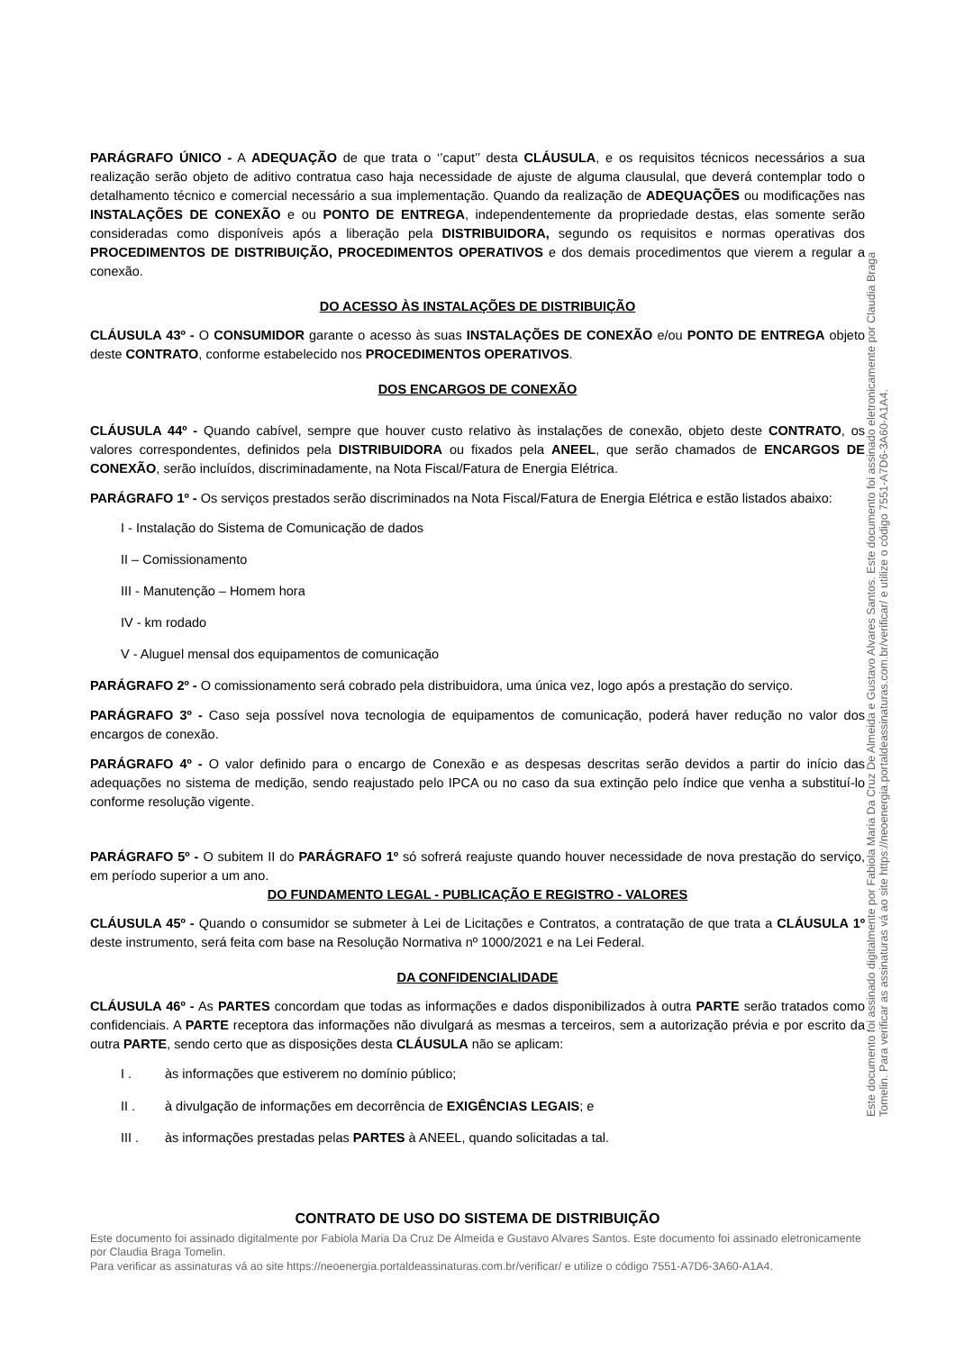PARÁGRAFO ÚNICO - A ADEQUAÇÃO de que trata o ‘’caput’’ desta CLÁUSULA, e os requisitos técnicos necessários a sua realização serão objeto de aditivo contratua caso haja necessidade de ajuste de alguma clausulal, que deverá contemplar todo o detalhamento técnico e comercial necessário a sua implementação. Quando da realização de ADEQUAÇÕES ou modificações nas INSTALAÇÕES DE CONEXÃO e ou PONTO DE ENTREGA, independentemente da propriedade destas, elas somente serão consideradas como disponíveis após a liberação pela DISTRIBUIDORA, segundo os requisitos e normas operativas dos PROCEDIMENTOS DE DISTRIBUIÇÃO, PROCEDIMENTOS OPERATIVOS e dos demais procedimentos que vierem a regular a conexão.
DO ACESSO ÀS INSTALAÇÕES DE DISTRIBUIÇÃO
CLÁUSULA 43º - O CONSUMIDOR garante o acesso às suas INSTALAÇÕES DE CONEXÃO e/ou PONTO DE ENTREGA objeto deste CONTRATO, conforme estabelecido nos PROCEDIMENTOS OPERATIVOS.
DOS ENCARGOS DE CONEXÃO
CLÁUSULA 44º - Quando cabível, sempre que houver custo relativo às instalações de conexão, objeto deste CONTRATO, os valores correspondentes, definidos pela DISTRIBUIDORA ou fixados pela ANEEL, que serão chamados de ENCARGOS DE CONEXÃO, serão incluídos, discriminadamente, na Nota Fiscal/Fatura de Energia Elétrica.
PARÁGRAFO 1º - Os serviços prestados serão discriminados na Nota Fiscal/Fatura de Energia Elétrica e estão listados abaixo:
I - Instalação do Sistema de Comunicação de dados
II – Comissionamento
III - Manutenção – Homem hora
IV - km rodado
V - Aluguel mensal dos equipamentos de comunicação
PARÁGRAFO 2º - O comissionamento será cobrado pela distribuidora, uma única vez, logo após a prestação do serviço.
PARÁGRAFO 3º - Caso seja possível nova tecnologia de equipamentos de comunicação, poderá haver redução no valor dos encargos de conexão.
PARÁGRAFO 4º - O valor definido para o encargo de Conexão e as despesas descritas serão devidos a partir do início das adequações no sistema de medição, sendo reajustado pelo IPCA ou no caso da sua extinção pelo índice que venha a substituí-lo conforme resolução vigente.
PARÁGRAFO 5º - O subitem II do PARÁGRAFO 1º só sofrerá reajuste quando houver necessidade de nova prestação do serviço, em período superior a um ano.
DO FUNDAMENTO LEGAL - PUBLICAÇÃO E REGISTRO - VALORES
CLÁUSULA 45º - Quando o consumidor se submeter à Lei de Licitações e Contratos, a contratação de que trata a CLÁUSULA 1º deste instrumento, será feita com base na Resolução Normativa nº 1000/2021 e na Lei Federal.
DA CONFIDENCIALIDADE
CLÁUSULA 46º - As PARTES concordam que todas as informações e dados disponibilizados à outra PARTE serão tratados como confidenciais. A PARTE receptora das informações não divulgará as mesmas a terceiros, sem a autorização prévia e por escrito da outra PARTE, sendo certo que as disposições desta CLÁUSULA não se aplicam:
I . às informações que estiverem no domínio público;
II . à divulgação de informações em decorrência de EXIGÊNCIAS LEGAIS; e
III . às informações prestadas pelas PARTES à ANEEL, quando solicitadas a tal.
CONTRATO DE USO DO SISTEMA DE DISTRIBUIÇÃO
Este documento foi assinado digitalmente por Fabiola Maria Da Cruz De Almeida e Gustavo Alvares Santos. Este documento foi assinado eletronicamente por Claudia Braga Tomelin.
Para verificar as assinaturas vá ao site https://neoenergia.portaldeassinaturas.com.br/verificar/ e utilize o código 7551-A7D6-3A60-A1A4.
Este documento foi assinado digitalmente por Fabiola Maria Da Cruz De Almeida e Gustavo Alvares Santos. Este documento foi assinado eletronicamente por Claudia Braga Tomelin. Para verificar as assinaturas vá ao site https://neoenergia.portaldeassinaturas.com.br/verificar/ e utilize o código 7551-A7D6-3A60-A1A4.